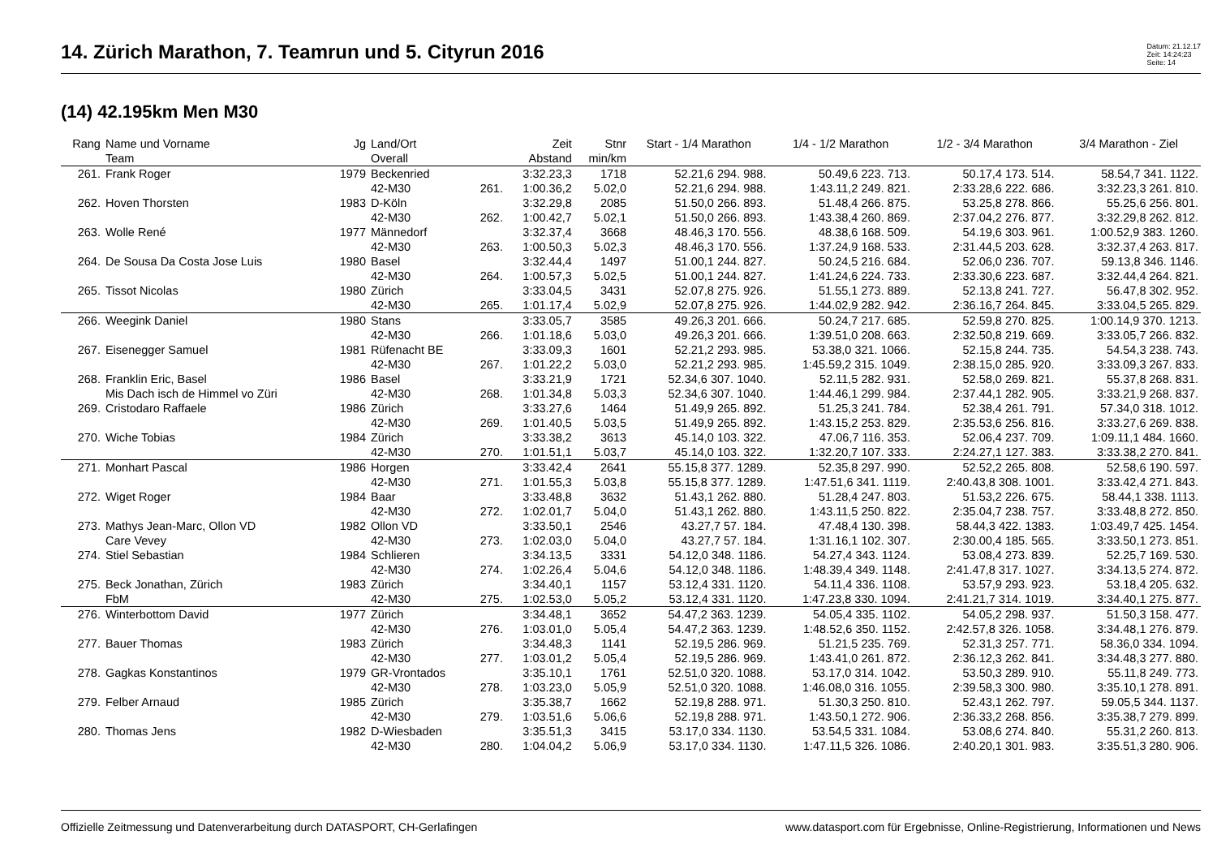14. Zürich Marathon, 7. Teamrun und 5. Cityrun 2016
Datum: 21.12.17
Zeit: 14:24:23
Seite: 14
(14) 42.195km Men M30
| Rang | Name und Vorname | Jg | Land/Ort | | Zeit | Stnr | Start - 1/4 Marathon | 1/4 - 1/2 Marathon | 1/2 - 3/4 Marathon | 3/4 Marathon - Ziel |
| --- | --- | --- | --- | --- | --- | --- | --- | --- | --- | --- |
| | Team | | Overall | | Abstand | min/km | | | | |
| 261. | Frank Roger | 1979 | Beckenried | | 3:32.23,3 | 1718 | 52.21,6 294. 988. | 50.49,6 223. 713. | 50.17,4 173. 514. | 58.54,7 341. 1122. |
| | | | 42-M30 | 261. | 1:00.36,2 | 5.02,0 | 52.21,6 294. 988. | 1:43.11,2 249. 821. | 2:33.28,6 222. 686. | 3:32.23,3 261. 810. |
| 262. | Hoven Thorsten | 1983 | D-Köln | | 3:32.29,8 | 2085 | 51.50,0 266. 893. | 51.48,4 266. 875. | 53.25,8 278. 866. | 55.25,6 256. 801. |
| | | | 42-M30 | 262. | 1:00.42,7 | 5.02,1 | 51.50,0 266. 893. | 1:43.38,4 260. 869. | 2:37.04,2 276. 877. | 3:32.29,8 262. 812. |
| 263. | Wolle René | 1977 | Männedorf | | 3:32.37,4 | 3668 | 48.46,3 170. 556. | 48.38,6 168. 509. | 54.19,6 303. 961. | 1:00.52,9 383. 1260. |
| | | | 42-M30 | 263. | 1:00.50,3 | 5.02,3 | 48.46,3 170. 556. | 1:37.24,9 168. 533. | 2:31.44,5 203. 628. | 3:32.37,4 263. 817. |
| 264. | De Sousa Da Costa Jose Luis | 1980 | Basel | | 3:32.44,4 | 1497 | 51.00,1 244. 827. | 50.24,5 216. 684. | 52.06,0 236. 707. | 59.13,8 346. 1146. |
| | | | 42-M30 | 264. | 1:00.57,3 | 5.02,5 | 51.00,1 244. 827. | 1:41.24,6 224. 733. | 2:33.30,6 223. 687. | 3:32.44,4 264. 821. |
| 265. | Tissot Nicolas | 1980 | Zürich | | 3:33.04,5 | 3431 | 52.07,8 275. 926. | 51.55,1 273. 889. | 52.13,8 241. 727. | 56.47,8 302. 952. |
| | | | 42-M30 | 265. | 1:01.17,4 | 5.02,9 | 52.07,8 275. 926. | 1:44.02,9 282. 942. | 2:36.16,7 264. 845. | 3:33.04,5 265. 829. |
| 266. | Weegink Daniel | 1980 | Stans | | 3:33.05,7 | 3585 | 49.26,3 201. 666. | 50.24,7 217. 685. | 52.59,8 270. 825. | 1:00.14,9 370. 1213. |
| | | | 42-M30 | 266. | 1:01.18,6 | 5.03,0 | 49.26,3 201. 666. | 1:39.51,0 208. 663. | 2:32.50,8 219. 669. | 3:33.05,7 266. 832. |
| 267. | Eisenegger Samuel | 1981 | Rüfenacht BE | | 3:33.09,3 | 1601 | 52.21,2 293. 985. | 53.38,0 321. 1066. | 52.15,8 244. 735. | 54.54,3 238. 743. |
| | | | 42-M30 | 267. | 1:01.22,2 | 5.03,0 | 52.21,2 293. 985. | 1:45.59,2 315. 1049. | 2:38.15,0 285. 920. | 3:33.09,3 267. 833. |
| 268. | Franklin Eric, Basel | 1986 | Basel | | 3:33.21,9 | 1721 | 52.34,6 307. 1040. | 52.11,5 282. 931. | 52.58,0 269. 821. | 55.37,8 268. 831. |
| | Mis Dach isch de Himmel vo Züri | | 42-M30 | 268. | 1:01.34,8 | 5.03,3 | 52.34,6 307. 1040. | 1:44.46,1 299. 984. | 2:37.44,1 282. 905. | 3:33.21,9 268. 837. |
| 269. | Cristodaro Raffaele | 1986 | Zürich | | 3:33.27,6 | 1464 | 51.49,9 265. 892. | 51.25,3 241. 784. | 52.38,4 261. 791. | 57.34,0 318. 1012. |
| | | | 42-M30 | 269. | 1:01.40,5 | 5.03,5 | 51.49,9 265. 892. | 1:43.15,2 253. 829. | 2:35.53,6 256. 816. | 3:33.27,6 269. 838. |
| 270. | Wiche Tobias | 1984 | Zürich | | 3:33.38,2 | 3613 | 45.14,0 103. 322. | 47.06,7 116. 353. | 52.06,4 237. 709. | 1:09.11,1 484. 1660. |
| | | | 42-M30 | 270. | 1:01.51,1 | 5.03,7 | 45.14,0 103. 322. | 1:32.20,7 107. 333. | 2:24.27,1 127. 383. | 3:33.38,2 270. 841. |
| 271. | Monhart Pascal | 1986 | Horgen | | 3:33.42,4 | 2641 | 55.15,8 377. 1289. | 52.35,8 297. 990. | 52.52,2 265. 808. | 52.58,6 190. 597. |
| | | | 42-M30 | 271. | 1:01.55,3 | 5.03,8 | 55.15,8 377. 1289. | 1:47.51,6 341. 1119. | 2:40.43,8 308. 1001. | 3:33.42,4 271. 843. |
| 272. | Wiget Roger | 1984 | Baar | | 3:33.48,8 | 3632 | 51.43,1 262. 880. | 51.28,4 247. 803. | 51.53,2 226. 675. | 58.44,1 338. 1113. |
| | | | 42-M30 | 272. | 1:02.01,7 | 5.04,0 | 51.43,1 262. 880. | 1:43.11,5 250. 822. | 2:35.04,7 238. 757. | 3:33.48,8 272. 850. |
| 273. | Mathys Jean-Marc, Ollon VD | 1982 | Ollon VD | | 3:33.50,1 | 2546 | 43.27,7 57. 184. | 47.48,4 130. 398. | 58.44,3 422. 1383. | 1:03.49,7 425. 1454. |
| | Care Vevey | | 42-M30 | 273. | 1:02.03,0 | 5.04,0 | 43.27,7 57. 184. | 1:31.16,1 102. 307. | 2:30.00,4 185. 565. | 3:33.50,1 273. 851. |
| 274. | Stiel Sebastian | 1984 | Schlieren | | 3:34.13,5 | 3331 | 54.12,0 348. 1186. | 54.27,4 343. 1124. | 53.08,4 273. 839. | 52.25,7 169. 530. |
| | | | 42-M30 | 274. | 1:02.26,4 | 5.04,6 | 54.12,0 348. 1186. | 1:48.39,4 349. 1148. | 2:41.47,8 317. 1027. | 3:34.13,5 274. 872. |
| 275. | Beck Jonathan, Zürich | 1983 | Zürich | | 3:34.40,1 | 1157 | 53.12,4 331. 1120. | 54.11,4 336. 1108. | 53.57,9 293. 923. | 53.18,4 205. 632. |
| | FbM | | 42-M30 | 275. | 1:02.53,0 | 5.05,2 | 53.12,4 331. 1120. | 1:47.23,8 330. 1094. | 2:41.21,7 314. 1019. | 3:34.40,1 275. 877. |
| 276. | Winterbottom David | 1977 | Zürich | | 3:34.48,1 | 3652 | 54.47,2 363. 1239. | 54.05,4 335. 1102. | 54.05,2 298. 937. | 51.50,3 158. 477. |
| | | | 42-M30 | 276. | 1:03.01,0 | 5.05,4 | 54.47,2 363. 1239. | 1:48.52,6 350. 1152. | 2:42.57,8 326. 1058. | 3:34.48,1 276. 879. |
| 277. | Bauer Thomas | 1983 | Zürich | | 3:34.48,3 | 1141 | 52.19,5 286. 969. | 51.21,5 235. 769. | 52.31,3 257. 771. | 58.36,0 334. 1094. |
| | | | 42-M30 | 277. | 1:03.01,2 | 5.05,4 | 52.19,5 286. 969. | 1:43.41,0 261. 872. | 2:36.12,3 262. 841. | 3:34.48,3 277. 880. |
| 278. | Gagkas Konstantinos | 1979 | GR-Vrontados | | 3:35.10,1 | 1761 | 52.51,0 320. 1088. | 53.17,0 314. 1042. | 53.50,3 289. 910. | 55.11,8 249. 773. |
| | | | 42-M30 | 278. | 1:03.23,0 | 5.05,9 | 52.51,0 320. 1088. | 1:46.08,0 316. 1055. | 2:39.58,3 300. 980. | 3:35.10,1 278. 891. |
| 279. | Felber Arnaud | 1985 | Zürich | | 3:35.38,7 | 1662 | 52.19,8 288. 971. | 51.30,3 250. 810. | 52.43,1 262. 797. | 59.05,5 344. 1137. |
| | | | 42-M30 | 279. | 1:03.51,6 | 5.06,6 | 52.19,8 288. 971. | 1:43.50,1 272. 906. | 2:36.33,2 268. 856. | 3:35.38,7 279. 899. |
| 280. | Thomas Jens | 1982 | D-Wiesbaden | | 3:35.51,3 | 3415 | 53.17,0 334. 1130. | 53.54,5 331. 1084. | 53.08,6 274. 840. | 55.31,2 260. 813. |
| | | | 42-M30 | 280. | 1:04.04,2 | 5.06,9 | 53.17,0 334. 1130. | 1:47.11,5 326. 1086. | 2:40.20,1 301. 983. | 3:35.51,3 280. 906. |
Offizielle Zeitmessung und Datenverarbeitung durch DATASPORT, CH-Gerlafingen www.datasport.com für Ergebnisse, Online-Registrierung, Informationen und News